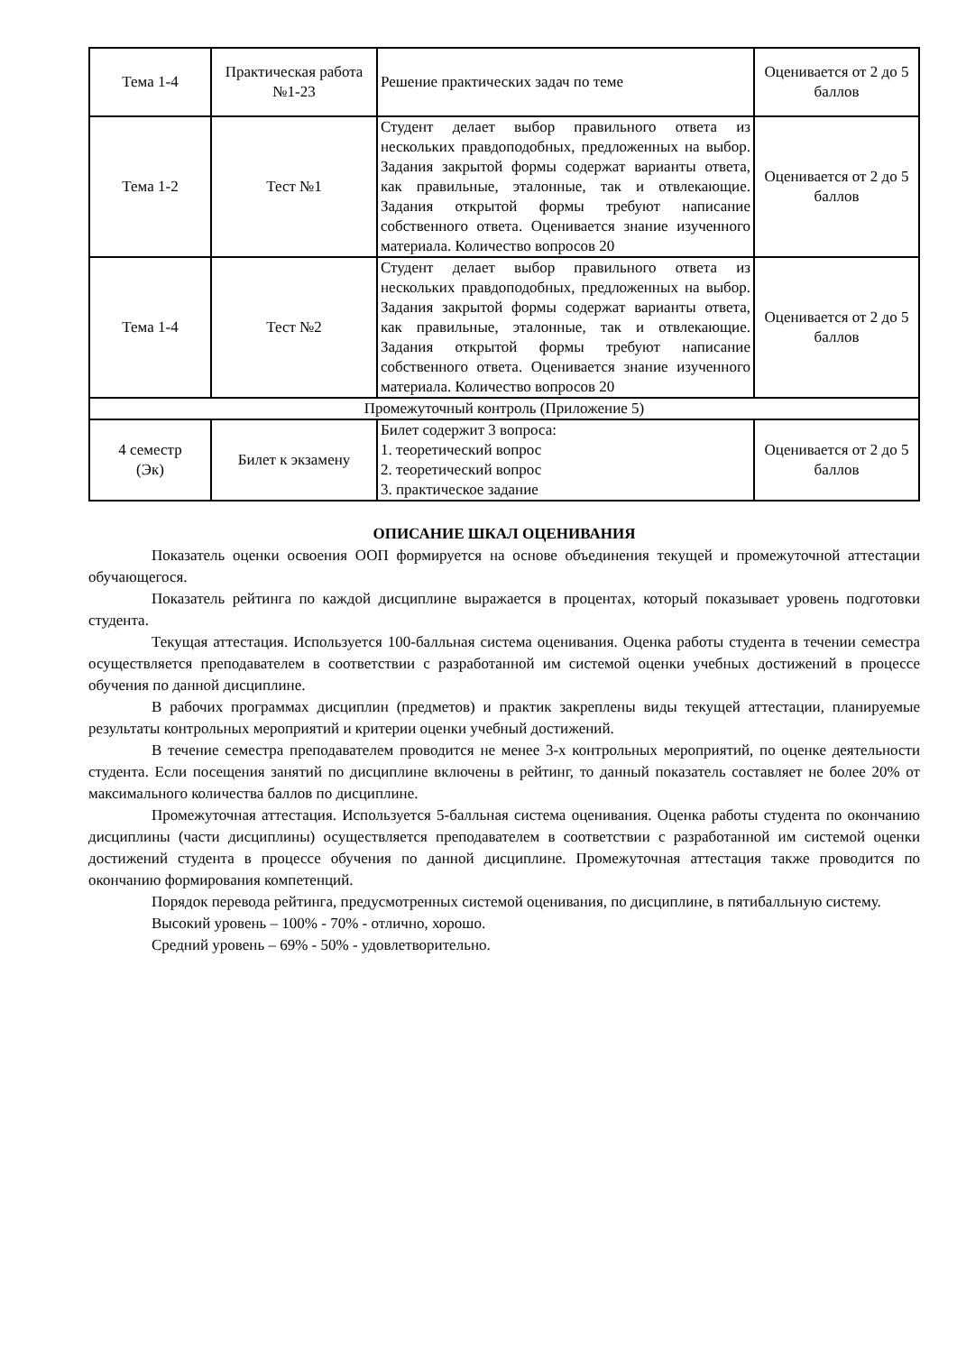| Тема 1-4 | Практическая работа №1-23 | Решение практических задач по теме | Оценивается от 2 до 5 баллов |
| Тема 1-2 | Тест №1 | Студент делает выбор правильного ответа из нескольких правдоподобных, предложенных на выбор. Задания закрытой формы содержат варианты ответа, как правильные, эталонные, так и отвлекающие. Задания открытой формы требуют написание собственного ответа. Оценивается знание изученного материала. Количество вопросов 20 | Оценивается от 2 до 5 баллов |
| Тема 1-4 | Тест №2 | Студент делает выбор правильного ответа из нескольких правдоподобных, предложенных на выбор. Задания закрытой формы содержат варианты ответа, как правильные, эталонные, так и отвлекающие. Задания открытой формы требуют написание собственного ответа. Оценивается знание изученного материала. Количество вопросов 20 | Оценивается от 2 до 5 баллов |
| Промежуточный контроль (Приложение 5) | | | |
| 4 семестр (Эк) | Билет к экзамену | Билет содержит 3 вопроса: 1. теоретический вопрос 2. теоретический вопрос 3. практическое задание | Оценивается от 2 до 5 баллов |
ОПИСАНИЕ ШКАЛ ОЦЕНИВАНИЯ
Показатель оценки освоения ООП формируется на основе объединения текущей и промежуточной аттестации обучающегося.
Показатель рейтинга по каждой дисциплине выражается в процентах, который показывает уровень подготовки студента.
Текущая аттестация. Используется 100-балльная система оценивания. Оценка работы студента в течении семестра осуществляется преподавателем в соответствии с разработанной им системой оценки учебных достижений в процессе обучения по данной дисциплине.
В рабочих программах дисциплин (предметов) и практик закреплены виды текущей аттестации, планируемые результаты контрольных мероприятий и критерии оценки учебный достижений.
В течение семестра преподавателем проводится не менее 3-х контрольных мероприятий, по оценке деятельности студента. Если посещения занятий по дисциплине включены в рейтинг, то данный показатель составляет не более 20% от максимального количества баллов по дисциплине.
Промежуточная аттестация. Используется 5-балльная система оценивания. Оценка работы студента по окончанию дисциплины (части дисциплины) осуществляется преподавателем в соответствии с разработанной им системой оценки достижений студента в процессе обучения по данной дисциплине. Промежуточная аттестация также проводится по окончанию формирования компетенций.
Порядок перевода рейтинга, предусмотренных системой оценивания, по дисциплине, в пятибалльную систему.
Высокий уровень – 100% - 70% - отлично, хорошо.
Средний уровень – 69% - 50% - удовлетворительно.